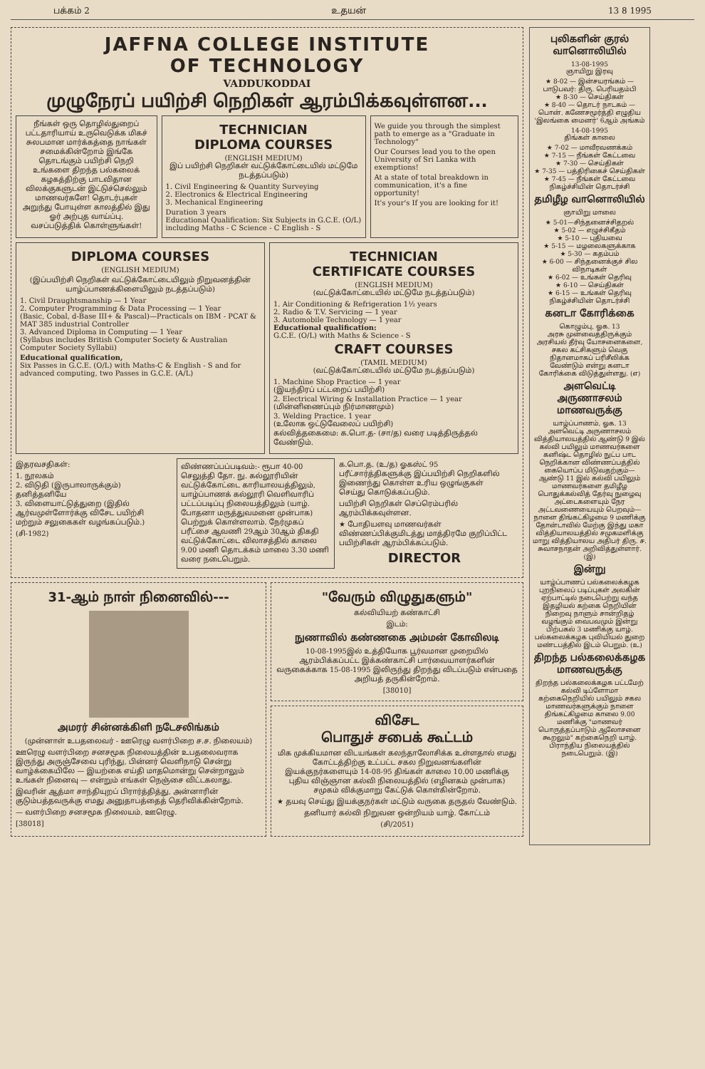பக்கம் 2 உதயன் 13 8 1995
JAFFNA COLLEGE INSTITUTE
OF TECHNOLOGY
VADDUKODDAI
முழுநேரப் பயிற்சி நெறிகள் ஆரம்பிக்கவுள்ளன...
நீங்கள் ஒரு தொழில்துறைப் பட்டதாரியாய் உருவெடுக்க மிகச் சுலபமான மார்க்கத்தை நாங்கள் சமைக்கின்றோம் இங்கே தொடங்கும் பயிற்சி நெறி
உங்களை திறந்த பல்கலைக் கழகத்திற்கு பாடவிதான விலக்குகளுடன் இட்டுச்செல்லும் மாணவர்களே! தொடர்புகள் அறுந்து போயுள்ள காலத்தில் இது ஓர் அற்புத வாய்ப்பு.
வசப்படுத்திக் கொள்ளுங்கள்!
TECHNICIAN
DIPLOMA COURSES
(ENGLISH MEDIUM)
இப் பயிற்சி நெறிகள் வட்டுக்கோட்டையில் மட்டுமே நடத்தப்படும்)
1. Civil Engineering & Quantity Surveying
2. Electronics & Electrical Engineering
3. Mechanical Engineering
Duration 3 years
Educational Qualification: Six Subjects in G.C.E. (O/L) including Maths - C Science - C English - S
We guide you through the simplest path to emerge as a "Graduate in Technology"
Our Courses lead you to the open University of Sri Lanka with exemptions!
At a state of total breakdown in communication, it's a fine opportunity!
It's your's If you are looking for it!
DIPLOMA COURSES
(ENGLISH MEDIUM)
(இப்பயிற்சி நெறிகள் வட்டுக்கோட்டையிலும் நிறுவனத்தின் யாழ்ப்பாணக்கிளையிலும் நடத்தப்படும்)
1. Civil Draughtsmanship — 1 Year
2. Computer Programming & Data Processing — 1 Year
(Basic, Cobal, d-Base III+ & Pascal)—Practicals on IBM - PCAT & MAT 385 industrial Controller
3. Advanced Diploma in Computing — 1 Year
(Syllabus includes British Computer Society & Australian Computer Society Syllabii)
Educational qualification,
Six Passes in G.C.E. (O/L) with Maths-C & English - S and for advanced computing, two Passes in G.C.E. (A/L)
TECHNICIAN
CERTIFICATE COURSES
(ENGLISH MEDIUM)
(வட்டுக்கோட்டையில் மட்டுமே நடத்தப்படும்)
1. Air Conditioning & Refrigeration 1½ years
2. Radio & T.V. Servicing — 1 year
3. Automobile Technology — 1 year
Educational qualification:
G.C.E. (O/L) with Maths & Science - S
CRAFT COURSES
(TAMIL MEDIUM)
(வட்டுக்கோட்டையில் மட்டுமே நடத்தப்படும்)
1. Machine Shop Practice — 1 year
(இயந்திரப் பட்டறைப் பயிற்சி)
2. Electrical Wiring & Installation Practice — 1 year
(மின்னிணைப்பும் நிர்மாணமும்)
3. Welding Practice. 1 year
(உலோக ஒட்டுவேலைப் பயிற்சி)
கல்வித்தகைமை: க.பொ.த- (சா/த) வரை படித்திருத்தல் வேண்டும்.
இதரவசதிகள்:
1. நூலகம்
2. விடுதி (இருபாலாருக்கும்) தனித்தனியே
3. விளையாட்டுத்துறை (இதில் ஆர்வமுள்ளோர்க்கு விசேட பயிற்சி மற்றும் சலுகைகள் வழங்கப்படும்.)
(சி-1982)
விண்ணப்பப்படிவம்:- ரூபா 40-00 செலுத்தி தோ. நு. கல்லூரியின் வட்டுக்கோட்டை காரியாலயத்திலும், யாழ்ப்பாணக் கல்லூரி வெளிவாரிப் பட்டப்படிப்பு நிலையத்திலும் (யாழ். போதனா மருத்துவமனை முன்பாக) பெற்றுக் கொள்ளலாம். நேர்முகப் பரீட்சை ஆவணி 29ஆம் 30ஆம் திகதி வட்டுக்கோட்டை விலாசத்தில் காலை 9.00 மணி தொடக்கம் மாலை 3.30 மணி வரை நடைபெறும்.
க.பொ.த. (உ/த) ஓகஸ்ட் 95 பரீட்சார்த்திகளுக்கு இப்பயிற்சி நெறிகளில் இணைந்து கொள்ள உரிய ஒழுங்குகள் செய்து கொடுக்கப்படும்.
பயிற்சி நெறிகள் செப்ரெம்பரில் ஆரம்பிக்கவுள்ளன.
★ போதியளவு மாணவர்கள் விண்ணப்பிக்குமிடத்து மாத்திரமே குறிப்பிட்ட பயிற்சிகள் ஆரம்பிக்கப்படும்.
DIRECTOR
31-ஆம் நாள் நினைவில்---
அமரர் சின்னக்கிளி நடேசலிங்கம்
(முன்னாள் உபதலைவர் - ஊரெழு வளர்பிறை ச.ச. நிலையம்)
ஊரெழு வளர்பிறை சனசமூக நிலையத்தின் உபதலைவராக இருந்து அருஞ்சேவை புரிந்து, பின்னர் வெளிநாடு சென்று வாழ்க்கையிலே — இயற்கை எய்தி மாதமொன்று சென்றாலும் உங்கள் நினைவு — என்றும் எங்கள் நெஞ்சை விட்டகலாது.
இவரின் ஆத்மா சாந்தியுறப் பிரார்த்தித்து, அன்னாரின் குடும்பத்தவருக்கு எமது அனுதாபத்தைத் தெரிவிக்கின்றோம்.
— வளர்பிறை சனசமூக நிலையம், ஊரெழு.
[38018]
"வேரும் விழுதுகளும்"
கல்வியியற் கண்காட்சி
இடம்:
நுணாவில் கண்ணகை அம்மன் கோவிலடி
10-08-1995இல் உத்தியோக பூர்வமான முறையில் ஆரம்பிக்கப்பட்ட இக்கண்காட்சி பார்வையாளர்களின் வருகைக்காக 15-08-1995 இலிருந்து திறந்து விடப்படும் என்பதை அறியத் தருகின்றோம்.
[38010]
விசேட
பொதுச் சபைக் கூட்டம்
மிக முக்கியமான விடயங்கள் கலந்தாலோசிக்க உள்ளதால் எமது கோட்டத்திற்கு உட்பட்ட சகல நிறுவனங்களின் இயக்குநர்களையும் 14-08-95 திங்கள் காலை 10.00 மணிக்கு புதிய விஞ்ஞான கல்வி நிலையத்தில் (எழினகம் முன்பாக) சமுகம் விக்குமாறு கேட்டுக் கொள்கின்றோம்.
★ தயவு செய்து இயக்குநர்கள் மட்டும் வருகை தருதல் வேண்டும்.
தனியார் கல்வி நிறுவன ஒன்றியம் யாழ். கோட்டம்
(சி/2051)
புலிகளின் குரல் வானொலியில்
13-08-1995
ஞாயிறு இரவு
★ 8-02 — இன்சயரங்கம் — பாடுபவர்: திரு. பெரியதம்பி
★ 8-30 — செய்திகள்
★ 8-40 — தொடர் நாடகம் — பொன். கணேசமூர்த்தி எழுதிய 'இலங்கை மைனர்' 6ஆம் அங்கம்
14-08-1995
திங்கள் காலை
★ 7-02 — மாவீரவணக்கம்
★ 7-15 — நீங்கள் கேட்டவை
★ 7-30 — செய்திகள்
★ 7-35 — பத்திரிகைச் செய்திகள்
★ 7-45 — நீங்கள் கேட்டவை நிகழ்ச்சியின் தொடர்ச்சி
தமிழீழ வானொலியில்
ஞாயிறு மாலை
★ 5-01—சிந்தனைச்சிதறல்
★ 5-02 — எழுச்சிகீதம்
★ 5-10 — புதியவை
★ 5-15 — மழலைகளுக்காக
★ 5-30 — கதம்பம்
★ 6-00 — சிந்தனைக்குச் சில விநாடிகள்
★ 6-02 — உங்கள் தெரிவு
★ 6-10 — செய்திகள்
★ 6-15 — உங்கள் தெரிவு நிகழ்ச்சியின் தொடர்ச்சி
கனடா கோரிக்கை
கொழும்பு, ஓக. 13
அரசு முன்வைத்திருக்கும் அரசியல் தீர்வு யோசனைகளை, சகல கட்சிகளும் வெகு நிதானமாகப் பரிசீலிக்க வேண்டும் என்று கனடா கோரிக்கை விடுத்துள்ளது. (எ)
அளவெட்டி அருணாசலம் மாணவருக்கு
யாழ்ப்பாணம், ஓக. 13
அளவெட்டி அருணாசலம் வித்தியாலயத்தில் ஆண்டு 9 இல் கல்வி பயிலும் மாணவர்களை கனிஷ்ட தொழில் நுட்ப பாட நெறிக்கான விண்ணப்பத்தில் கையொப்ப மிடுவதற்கும்— ஆண்டு 11 இல் கல்வி பயிலும் மாணவர்களை தமிழீழ பொதுக்கல்வித் தேர்வு நுழைவு அட்டைகளையும் நேர அட்டவணையையும் பெறவும்— நாளை திங்கட்கிழமை 9 மணிக்கு தோன்டாவில் மேற்கு இந்து மகா வித்தியாலயத்தில் சமுகமளிக்கு மாறு வித்தியாலய அதிபர் திரு. ச. சுவாசநாதன் அறிவித்துள்ளார். (இ)
இன்று
யாழ்ப்பாணப் பல்கலைக்கழக புறநிலைப் படிப்புகள் அலகின் ஏற்பாட்டில் நடைபெற்று வந்த இதழியல் கற்கை நெறியின் நிறைவு நாளும் சான்றிதழ் வழங்கும் வைபவமும் இன்று பிற்பகல் 3 மணிக்கு யாழ். பல்கலைக்கழக புவியியல் துறை மண்டபத்தில் இடம் பெறும். (உ)
திறந்த பல்கலைக்கழக மாணவருக்கு
திறந்த பல்கலைக்கழக பட்டமேற் கல்வி டிப்ளோமா கற்கைநெறியில் பயிலும் சகல மாணவர்களுக்கும் நாளை திங்கட்கிழமை காலை 9.00 மணிக்கு "மாணவர் பொருத்தப்பாடும் ஆலோசனை கூறலும்" கற்கைநெறி யாழ். பிராந்திய நிலையத்தில் நடைபெறும். (இ)